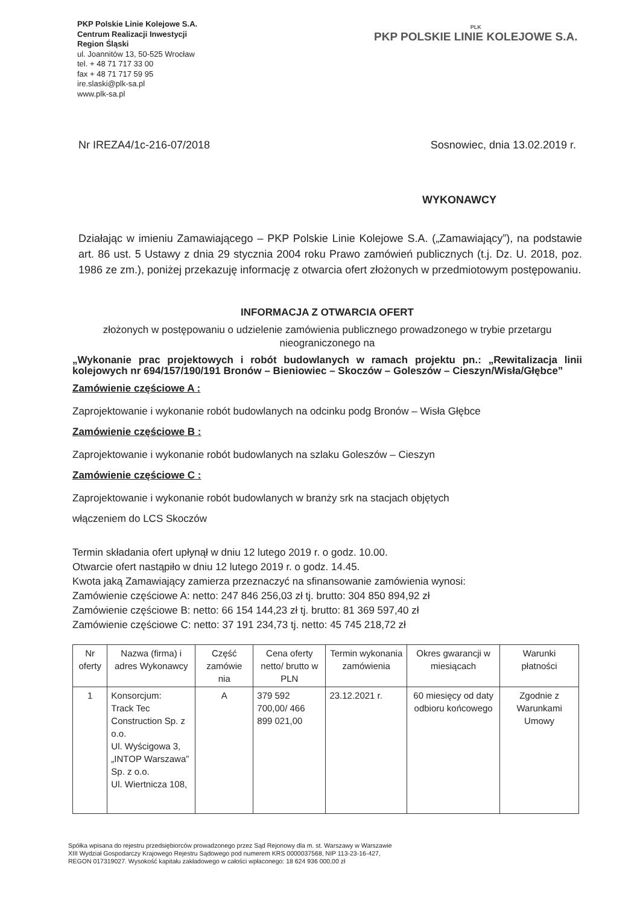PKP Polskie Linie Kolejowe S.A.
Centrum Realizacji Inwestycji
Region Śląski
ul. Joannitów 13, 50-525 Wrocław
tel. + 48 71 717 33 00
fax + 48 71 717 59 95
ire.slaski@plk-sa.pl
www.plk-sa.pl
PLK
PKP POLSKIE LINIE KOLEJOWE S.A.
Nr IREZA4/1c-216-07/2018 Sosnowiec, dnia 13.02.2019 r.
WYKONAWCY
Działając w imieniu Zamawiającego – PKP Polskie Linie Kolejowe S.A. („Zamawiający”), na podstawie art. 86 ust. 5 Ustawy z dnia 29 stycznia 2004 roku Prawo zamówień publicznych (t.j. Dz. U. 2018, poz. 1986 ze zm.), poniżej przekazuję informację z otwarcia ofert złożonych w przedmiotowym postępowaniu.
INFORMACJA Z OTWARCIA OFERT
złożonych w postępowaniu o udzielenie zamówienia publicznego prowadzonego w trybie przetargu nieograniczonego na
„Wykonanie prac projektowych i robót budowlanych w ramach projektu pn.: „Rewitalizacja linii kolejowych nr 694/157/190/191 Bronów – Bieniowiec – Skoczów – Goleszów – Cieszyn/Wisła/Głębce”
Zamówienie częściowe A :
Zaprojektowanie i wykonanie robót budowlanych na odcinku podg Bronów – Wisła Głębce
Zamówienie częściowe B :
Zaprojektowanie i wykonanie robót budowlanych na szlaku Goleszów – Cieszyn
Zamówienie częściowe C :
Zaprojektowanie i wykonanie robót budowlanych w branży srk na stacjach objętych
włączeniem do LCS Skoczów
Termin składania ofert upłynął w dniu 12 lutego 2019 r. o godz. 10.00.
Otwarcie ofert nastąpiło w dniu 12 lutego 2019 r. o godz. 14.45.
Kwota jaką Zamawiający zamierza przeznaczyć na sfinansowanie zamówienia wynosi:
Zamówienie częściowe A: netto: 247 846 256,03 zł tj. brutto: 304 850 894,92 zł
Zamówienie częściowe B: netto: 66 154 144,23 zł tj. brutto: 81 369 597,40 zł
Zamówienie częściowe C: netto: 37 191 234,73 tj. netto: 45 745 218,72 zł
| Nr oferty | Nazwa (firma) i adres Wykonawcy | Część zamówie nia | Cena oferty netto/ brutto w PLN | Termin wykonania zamówienia | Okres gwarancji w miesiącach | Warunki płatności |
| --- | --- | --- | --- | --- | --- | --- |
| 1 | Konsorcjum: Track Tec Construction Sp. z o.o. Ul. Wyścigowa 3, „INTOP Warszawa” Sp. z o.o. Ul. Wiertnicza 108, | A | 379 592 700,00/ 466 899 021,00 | 23.12.2021 r. | 60 miesięcy od daty odbioru końcowego | Zgodnie z Warunkami Umowy |
Spółka wpisana do rejestru przedsiębiorców prowadzonego przez Sąd Rejonowy dla m. st. Warszawy w Warszawie
XIII Wydział Gospodarczy Krajowego Rejestru Sądowego pod numerem KRS 0000037568, NIP 113-23-16-427,
REGON 017319027. Wysokość kapitału zakładowego w całości wpłaconego: 18 624 936 000,00 zł